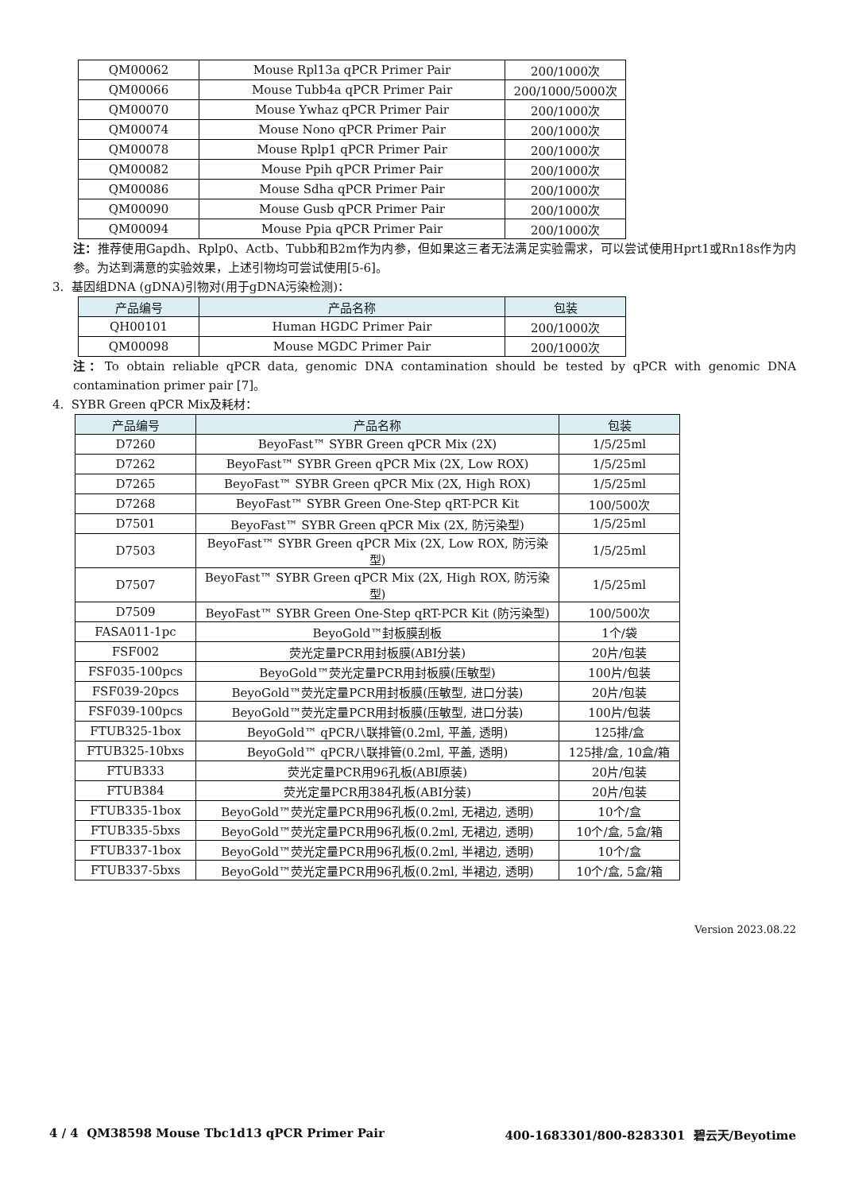| QM00062 | Mouse Rpl13a qPCR Primer Pair | 200/1000次 |
| QM00066 | Mouse Tubb4a qPCR Primer Pair | 200/1000/5000次 |
| QM00070 | Mouse Ywhaz qPCR Primer Pair | 200/1000次 |
| QM00074 | Mouse Nono qPCR Primer Pair | 200/1000次 |
| QM00078 | Mouse Rplp1 qPCR Primer Pair | 200/1000次 |
| QM00082 | Mouse Ppih qPCR Primer Pair | 200/1000次 |
| QM00086 | Mouse Sdha qPCR Primer Pair | 200/1000次 |
| QM00090 | Mouse Gusb qPCR Primer Pair | 200/1000次 |
| QM00094 | Mouse Ppia qPCR Primer Pair | 200/1000次 |
注：推荐使用Gapdh、Rplp0、Actb、Tubb和B2m作为内参，但如果这三者无法满足实验需求，可以尝试使用Hprt1或Rn18s作为内参。为达到满意的实验效果，上述引物均可尝试使用[5-6]。
3. 基因组DNA (gDNA)引物对(用于gDNA污染检测)：
| 产品编号 | 产品名称 | 包装 |
| --- | --- | --- |
| QH00101 | Human HGDC Primer Pair | 200/1000次 |
| QM00098 | Mouse MGDC Primer Pair | 200/1000次 |
注：To obtain reliable qPCR data, genomic DNA contamination should be tested by qPCR with genomic DNA contamination primer pair [7]。
4. SYBR Green qPCR Mix及耗材：
| 产品编号 | 产品名称 | 包装 |
| --- | --- | --- |
| D7260 | BeyoFast™ SYBR Green qPCR Mix (2X) | 1/5/25ml |
| D7262 | BeyoFast™ SYBR Green qPCR Mix (2X, Low ROX) | 1/5/25ml |
| D7265 | BeyoFast™ SYBR Green qPCR Mix (2X, High ROX) | 1/5/25ml |
| D7268 | BeyoFast™ SYBR Green One-Step qRT-PCR Kit | 100/500次 |
| D7501 | BeyoFast™ SYBR Green qPCR Mix (2X, 防污染型) | 1/5/25ml |
| D7503 | BeyoFast™ SYBR Green qPCR Mix (2X, Low ROX, 防污染型) | 1/5/25ml |
| D7507 | BeyoFast™ SYBR Green qPCR Mix (2X, High ROX, 防污染型) | 1/5/25ml |
| D7509 | BeyoFast™ SYBR Green One-Step qRT-PCR Kit (防污染型) | 100/500次 |
| FASA011-1pc | BeyoGold™封板膜刮板 | 1个/袋 |
| FSF002 | 荧光定量PCR用封板膜(ABI分装) | 20片/包装 |
| FSF035-100pcs | BeyoGold™荧光定量PCR用封板膜(压敏型) | 100片/包装 |
| FSF039-20pcs | BeyoGold™荧光定量PCR用封板膜(压敏型, 进口分装) | 20片/包装 |
| FSF039-100pcs | BeyoGold™荧光定量PCR用封板膜(压敏型, 进口分装) | 100片/包装 |
| FTUB325-1box | BeyoGold™ qPCR八联排管(0.2ml, 平盖, 透明) | 125排/盒 |
| FTUB325-10bxs | BeyoGold™ qPCR八联排管(0.2ml, 平盖, 透明) | 125排/盒, 10盒/箱 |
| FTUB333 | 荧光定量PCR用96孔板(ABI原装) | 20片/包装 |
| FTUB384 | 荧光定量PCR用384孔板(ABI分装) | 20片/包装 |
| FTUB335-1box | BeyoGold™荧光定量PCR用96孔板(0.2ml, 无裙边, 透明) | 10个/盒 |
| FTUB335-5bxs | BeyoGold™荧光定量PCR用96孔板(0.2ml, 无裙边, 透明) | 10个/盒, 5盒/箱 |
| FTUB337-1box | BeyoGold™荧光定量PCR用96孔板(0.2ml, 半裙边, 透明) | 10个/盒 |
| FTUB337-5bxs | BeyoGold™荧光定量PCR用96孔板(0.2ml, 半裙边, 透明) | 10个/盒, 5盒/箱 |
Version 2023.08.22
4 / 4 QM38598 Mouse Tbc1d13 qPCR Primer Pair 400-1683301/800-8283301 碧云天/Beyotime